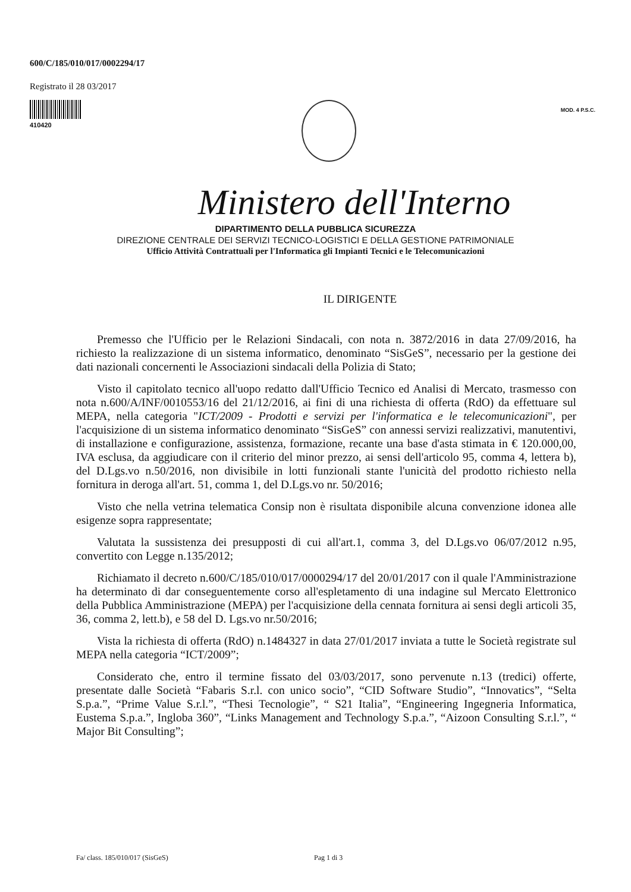600/C/185/010/017/0002294/17
Registrato il 28 03/2017
410420
MOD. 4 P.S.C.
Ministero dell'Interno
DIPARTIMENTO DELLA PUBBLICA SICUREZZA
DIREZIONE CENTRALE DEI SERVIZI TECNICO-LOGISTICI E DELLA GESTIONE PATRIMONIALE
Ufficio Attività Contrattuali per l'Informatica gli Impianti Tecnici e le Telecomunicazioni
IL DIRIGENTE
Premesso che l'Ufficio per le Relazioni Sindacali, con nota n. 3872/2016 in data 27/09/2016, ha richiesto la realizzazione di un sistema informatico, denominato “SisGeS”, necessario per la gestione dei dati nazionali concernenti le Associazioni sindacali della Polizia di Stato;
Visto il capitolato tecnico all'uopo redatto dall'Ufficio Tecnico ed Analisi di Mercato, trasmesso con nota n.600/A/INF/0010553/16 del 21/12/2016, ai fini di una richiesta di offerta (RdO) da effettuare sul MEPA, nella categoria "ICT/2009 - Prodotti e servizi per l'informatica e le telecomunicazioni", per l'acquisizione di un sistema informatico denominato “SisGeS” con annessi servizi realizzativi, manutentivi, di installazione e configurazione, assistenza, formazione, recante una base d'asta stimata in € 120.000,00, IVA esclusa, da aggiudicare con il criterio del minor prezzo, ai sensi dell'articolo 95, comma 4, lettera b), del D.Lgs.vo n.50/2016, non divisibile in lotti funzionali stante l'unicità del prodotto richiesto nella fornitura in deroga all'art. 51, comma 1, del D.Lgs.vo nr. 50/2016;
Visto che nella vetrina telematica Consip non è risultata disponibile alcuna convenzione idonea alle esigenze sopra rappresentate;
Valutata la sussistenza dei presupposti di cui all'art.1, comma 3, del D.Lgs.vo 06/07/2012 n.95, convertito con Legge n.135/2012;
Richiamato il decreto n.600/C/185/010/017/0000294/17 del 20/01/2017 con il quale l'Amministrazione ha determinato di dar conseguentemente corso all'espletamento di una indagine sul Mercato Elettronico della Pubblica Amministrazione (MEPA) per l'acquisizione della cennata fornitura ai sensi degli articoli 35, 36, comma 2, lett.b), e 58 del D. Lgs.vo nr.50/2016;
Vista la richiesta di offerta (RdO) n.1484327 in data 27/01/2017 inviata a tutte le Società registrate sul MEPA nella categoria “ICT/2009”;
Considerato che, entro il termine fissato del 03/03/2017, sono pervenute n.13 (tredici) offerte, presentate dalle Società “Fabaris S.r.l. con unico socio”, “CID Software Studio”, “Innovatics”, “Selta S.p.a.”, “Prime Value S.r.l.”, “Thesi Tecnologie”, “ S21 Italia”, “Engineering Ingegneria Informatica, Eustema S.p.a.”, Ingloba 360”, “Links Management and Technology S.p.a.”, “Aizoon Consulting S.r.l.”, “ Major Bit Consulting”;
Fa/ class. 185/010/017 (SisGeS) Pag 1 di 3